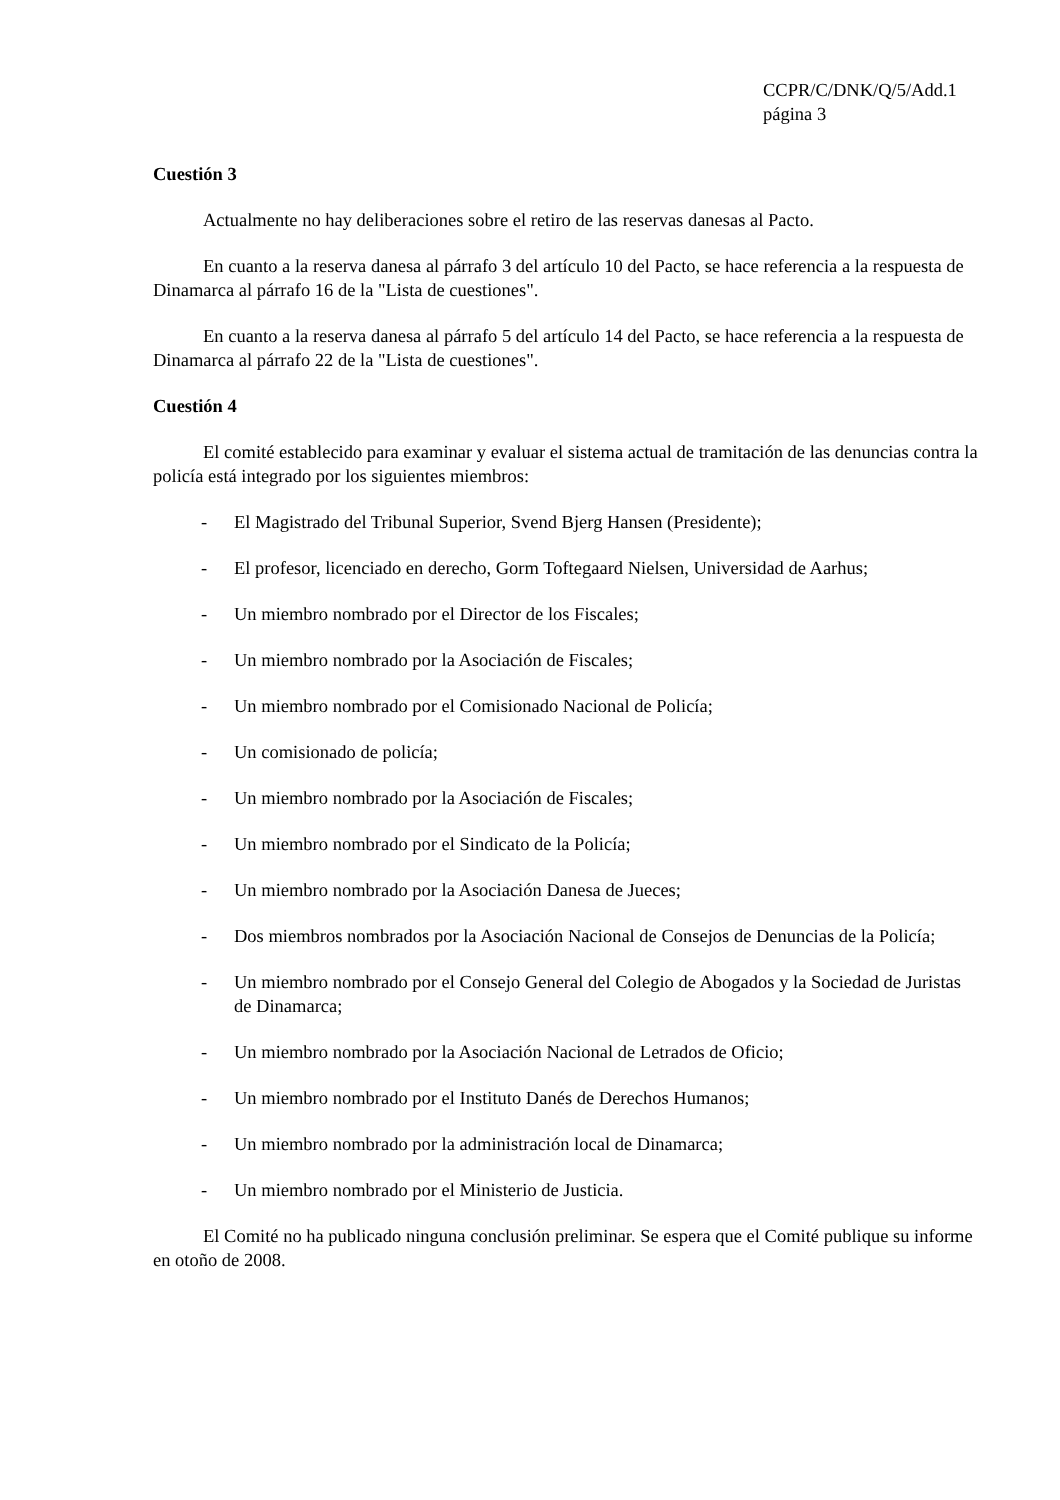CCPR/C/DNK/Q/5/Add.1
página 3
Cuestión 3
Actualmente no hay deliberaciones sobre el retiro de las reservas danesas al Pacto.
En cuanto a la reserva danesa al párrafo 3 del artículo 10 del Pacto, se hace referencia a la respuesta de Dinamarca al párrafo 16 de la "Lista de cuestiones".
En cuanto a la reserva danesa al párrafo 5 del artículo 14 del Pacto, se hace referencia a la respuesta de Dinamarca al párrafo 22 de la "Lista de cuestiones".
Cuestión 4
El comité establecido para examinar y evaluar el sistema actual de tramitación de las denuncias contra la policía está integrado por los siguientes miembros:
- El Magistrado del Tribunal Superior, Svend Bjerg Hansen (Presidente);
- El profesor, licenciado en derecho, Gorm Toftegaard Nielsen, Universidad de Aarhus;
- Un miembro nombrado por el Director de los Fiscales;
- Un miembro nombrado por la Asociación de Fiscales;
- Un miembro nombrado por el Comisionado Nacional de Policía;
- Un comisionado de policía;
- Un miembro nombrado por la Asociación de Fiscales;
- Un miembro nombrado por el Sindicato de la Policía;
- Un miembro nombrado por la Asociación Danesa de Jueces;
- Dos miembros nombrados por la Asociación Nacional de Consejos de Denuncias de la Policía;
- Un miembro nombrado por el Consejo General del Colegio de Abogados y la Sociedad de Juristas de Dinamarca;
- Un miembro nombrado por la Asociación Nacional de Letrados de Oficio;
- Un miembro nombrado por el Instituto Danés de Derechos Humanos;
- Un miembro nombrado por la administración local de Dinamarca;
- Un miembro nombrado por el Ministerio de Justicia.
El Comité no ha publicado ninguna conclusión preliminar. Se espera que el Comité publique su informe en otoño de 2008.